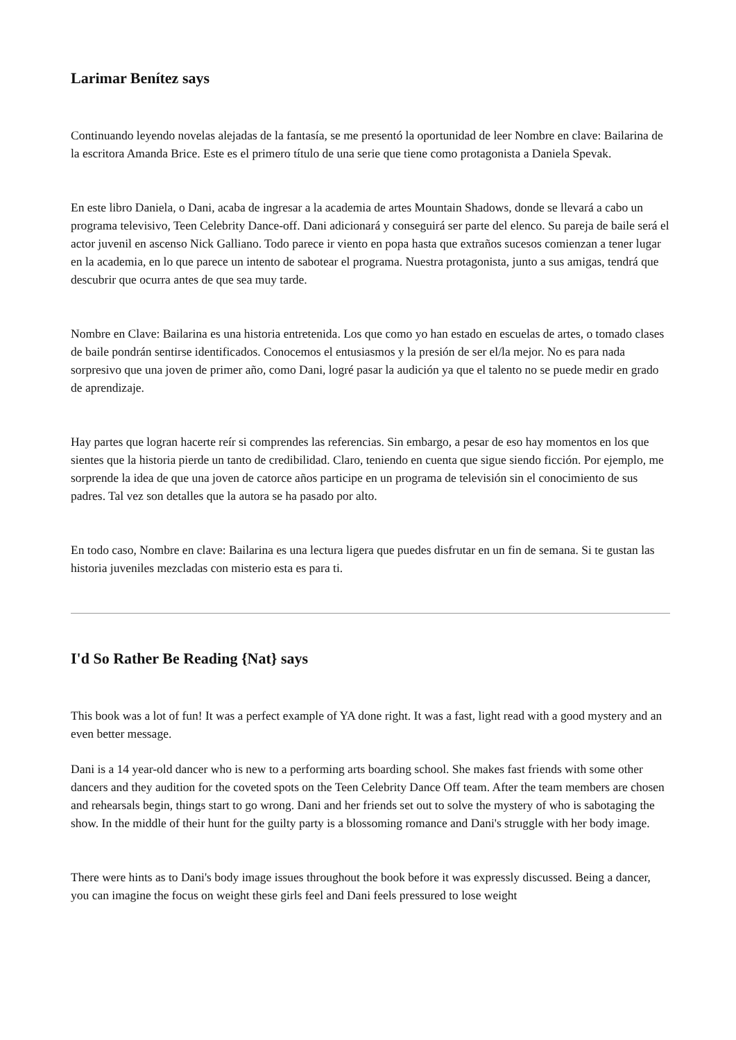Larimar Benítez says
Continuando leyendo novelas alejadas de la fantasía, se me presentó la oportunidad de leer Nombre en clave: Bailarina de la escritora Amanda Brice. Este es el primero título de una serie que tiene como protagonista a Daniela Spevak.
En este libro Daniela, o Dani, acaba de ingresar a la academia de artes Mountain Shadows, donde se llevará a cabo un programa televisivo, Teen Celebrity Dance-off. Dani adicionará y conseguirá ser parte del elenco. Su pareja de baile será el actor juvenil en ascenso Nick Galliano. Todo parece ir viento en popa hasta que extraños sucesos comienzan a tener lugar en la academia, en lo que parece un intento de sabotear el programa. Nuestra protagonista, junto a sus amigas, tendrá que descubrir que ocurra antes de que sea muy tarde.
Nombre en Clave: Bailarina es una historia entretenida. Los que como yo han estado en escuelas de artes, o tomado clases de baile pondrán sentirse identificados. Conocemos el entusiasmos y la presión de ser el/la mejor. No es para nada sorpresivo que una joven de primer año, como Dani, logré pasar la audición ya que el talento no se puede medir en grado de aprendizaje.
Hay partes que logran hacerte reír si comprendes las referencias. Sin embargo, a pesar de eso hay momentos en los que sientes que la historia pierde un tanto de credibilidad. Claro, teniendo en cuenta que sigue siendo ficción. Por ejemplo, me sorprende la idea de que una joven de catorce años participe en un programa de televisión sin el conocimiento de sus padres. Tal vez son detalles que la autora se ha pasado por alto.
En todo caso, Nombre en clave: Bailarina es una lectura ligera que puedes disfrutar en un fin de semana. Si te gustan las historia juveniles mezcladas con misterio esta es para ti.
I'd So Rather Be Reading {Nat} says
This book was a lot of fun! It was a perfect example of YA done right. It was a fast, light read with a good mystery and an even better message.
Dani is a 14 year-old dancer who is new to a performing arts boarding school. She makes fast friends with some other dancers and they audition for the coveted spots on the Teen Celebrity Dance Off team. After the team members are chosen and rehearsals begin, things start to go wrong. Dani and her friends set out to solve the mystery of who is sabotaging the show. In the middle of their hunt for the guilty party is a blossoming romance and Dani's struggle with her body image.
There were hints as to Dani's body image issues throughout the book before it was expressly discussed. Being a dancer, you can imagine the focus on weight these girls feel and Dani feels pressured to lose weight